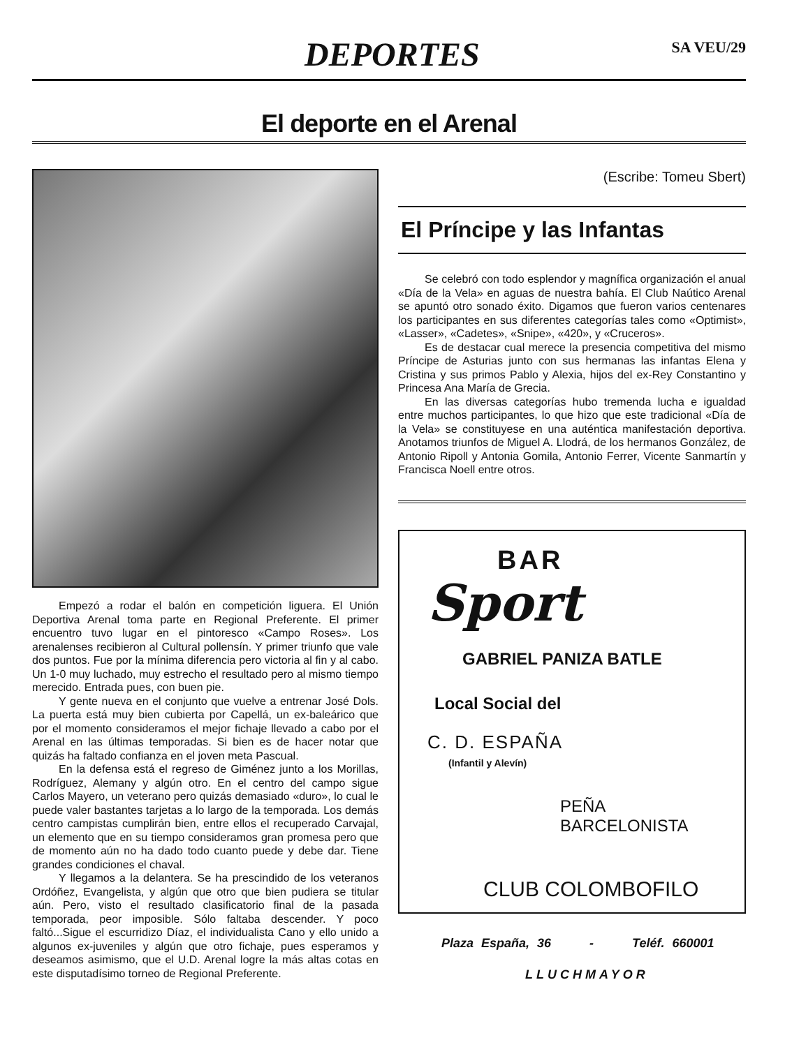DEPORTES
SA VEU/29
El deporte en el Arenal
Empezó a rodar el balón en competición liguera. El Unión Deportiva Arenal toma parte en Regional Preferente. El primer encuentro tuvo lugar en el pintoresco «Campo Roses». Los arenalenses recibieron al Cultural pollensín. Y primer triunfo que vale dos puntos. Fue por la mínima diferencia pero victoria al fin y al cabo. Un 1-0 muy luchado, muy estrecho el resultado pero al mismo tiempo merecido. Entrada pues, con buen pie.
Y gente nueva en el conjunto que vuelve a entrenar José Dols. La puerta está muy bien cubierta por Capellá, un ex-baleárico que por el momento consideramos el mejor fichaje llevado a cabo por el Arenal en las últimas temporadas. Si bien es de hacer notar que quizás ha faltado confianza en el joven meta Pascual.
En la defensa está el regreso de Giménez junto a los Morillas, Rodríguez, Alemany y algún otro. En el centro del campo sigue Carlos Mayero, un veterano pero quizás demasiado «duro», lo cual le puede valer bastantes tarjetas a lo largo de la temporada. Los demás centro campistas cumplirán bien, entre ellos el recuperado Carvajal, un elemento que en su tiempo consideramos gran promesa pero que de momento aún no ha dado todo cuanto puede y debe dar. Tiene grandes condiciones el chaval.
Y llegamos a la delantera. Se ha prescindido de los veteranos Ordóñez, Evangelista, y algún que otro que bien pudiera se titular aún. Pero, visto el resultado clasificatorio final de la pasada temporada, peor imposible. Sólo faltaba descender. Y poco faltó...Sigue el escurridizo Díaz, el individualista Cano y ello unido a algunos ex-juveniles y algún que otro fichaje, pues esperamos y deseamos asimismo, que el U.D. Arenal logre la más altas cotas en este disputadísimo torneo de Regional Preferente.
(Escribe: Tomeu Sbert)
El Príncipe y las Infantas
Se celebró con todo esplendor y magnífica organización el anual «Día de la Vela» en aguas de nuestra bahía. El Club Naútico Arenal se apuntó otro sonado éxito. Digamos que fueron varios centenares los participantes en sus diferentes categorías tales como «Optimist», «Lasser», «Cadetes», «Snipe», «420», y «Cruceros».
Es de destacar cual merece la presencia competitiva del mismo Príncipe de Asturias junto con sus hermanas las infantas Elena y Cristina y sus primos Pablo y Alexia, hijos del ex-Rey Constantino y Princesa Ana María de Grecia.
En las diversas categorías hubo tremenda lucha e igualdad entre muchos participantes, lo que hizo que este tradicional «Día de la Vela» se constituyese en una auténtica manifestación deportiva. Anotamos triunfos de Miguel A. Llodrá, de los hermanos González, de Antonio Ripoll y Antonia Gomila, Antonio Ferrer, Vicente Sanmartín y Francisca Noell entre otros.
BAR
Sport
GABRIEL PANIZA BATLE
Local Social del
C. D. ESPAÑA
(Infantil y Alevín)
PEÑA BARCELONISTA
CLUB COLOMBOFILO
Plaza España, 36 - Teléf. 660001
LLUCHMAYOR